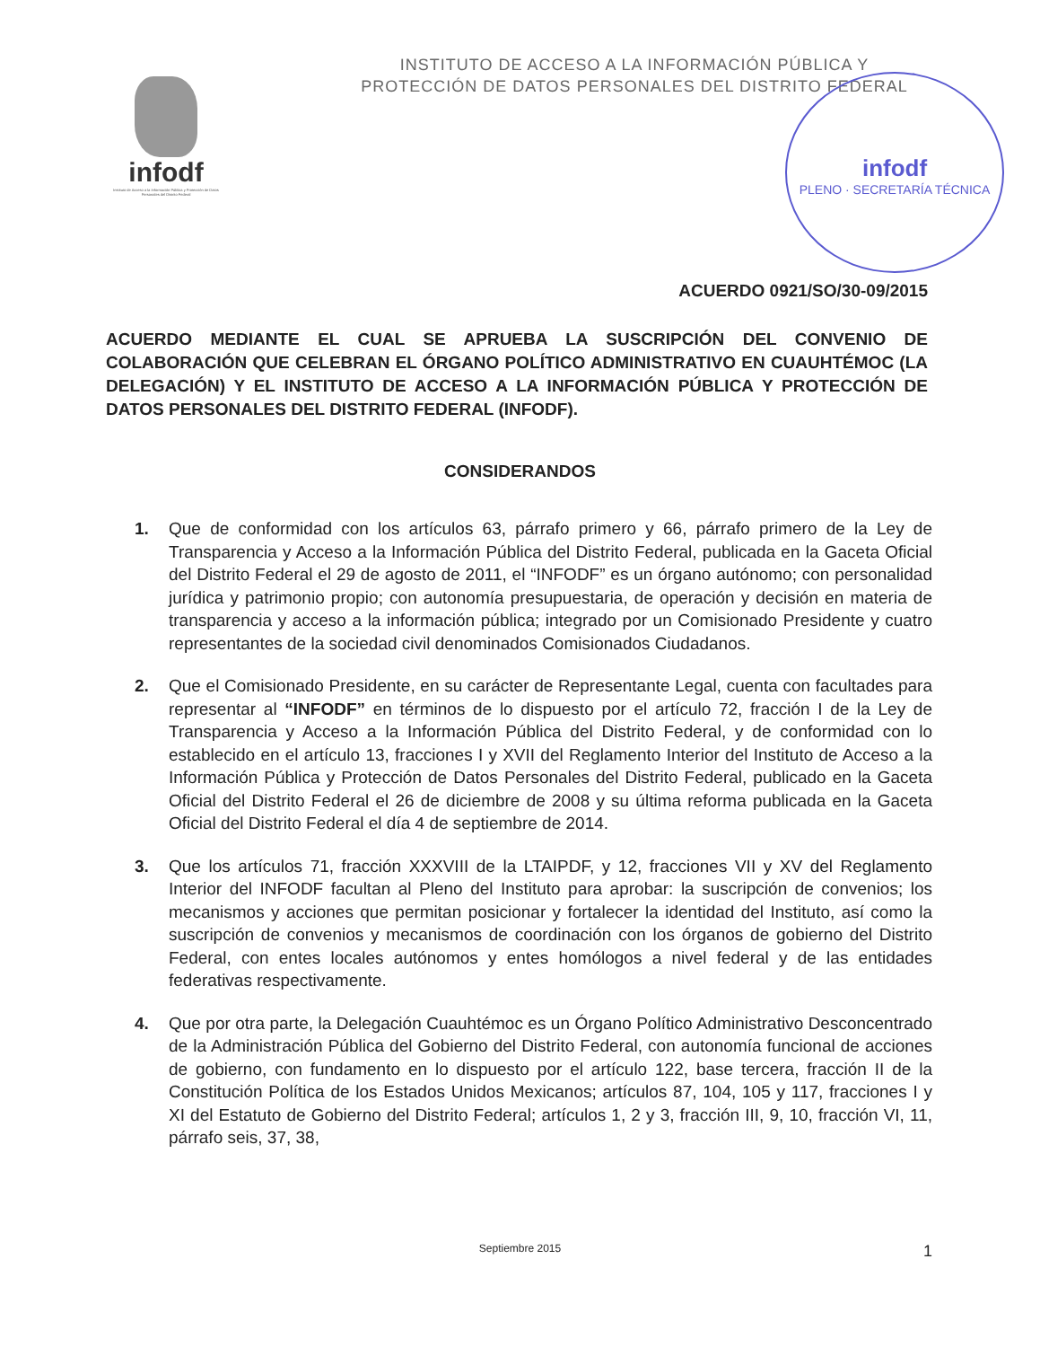infodf
Instituto de Acceso a la Información Pública y Protección de Datos Personales del Distrito Federal
infodf
PLENO · SECRETARÍA TÉCNICA
INSTITUTO DE ACCESO A LA INFORMACIÓN PÚBLICA Y PROTECCIÓN DE DATOS PERSONALES DEL DISTRITO FEDERAL
ACUERDO 0921/SO/30-09/2015
ACUERDO MEDIANTE EL CUAL SE APRUEBA LA SUSCRIPCIÓN DEL CONVENIO DE COLABORACIÓN QUE CELEBRAN EL ÓRGANO POLÍTICO ADMINISTRATIVO EN CUAUHTÉMOC (LA DELEGACIÓN) Y EL INSTITUTO DE ACCESO A LA INFORMACIÓN PÚBLICA Y PROTECCIÓN DE DATOS PERSONALES DEL DISTRITO FEDERAL (INFODF).
CONSIDERANDOS
1. Que de conformidad con los artículos 63, párrafo primero y 66, párrafo primero de la Ley de Transparencia y Acceso a la Información Pública del Distrito Federal, publicada en la Gaceta Oficial del Distrito Federal el 29 de agosto de 2011, el “INFODF” es un órgano autónomo; con personalidad jurídica y patrimonio propio; con autonomía presupuestaria, de operación y decisión en materia de transparencia y acceso a la información pública; integrado por un Comisionado Presidente y cuatro representantes de la sociedad civil denominados Comisionados Ciudadanos.
2. Que el Comisionado Presidente, en su carácter de Representante Legal, cuenta con facultades para representar al “INFODF” en términos de lo dispuesto por el artículo 72, fracción I de la Ley de Transparencia y Acceso a la Información Pública del Distrito Federal, y de conformidad con lo establecido en el artículo 13, fracciones I y XVII del Reglamento Interior del Instituto de Acceso a la Información Pública y Protección de Datos Personales del Distrito Federal, publicado en la Gaceta Oficial del Distrito Federal el 26 de diciembre de 2008 y su última reforma publicada en la Gaceta Oficial del Distrito Federal el día 4 de septiembre de 2014.
3. Que los artículos 71, fracción XXXVIII de la LTAIPDF, y 12, fracciones VII y XV del Reglamento Interior del INFODF facultan al Pleno del Instituto para aprobar: la suscripción de convenios; los mecanismos y acciones que permitan posicionar y fortalecer la identidad del Instituto, así como la suscripción de convenios y mecanismos de coordinación con los órganos de gobierno del Distrito Federal, con entes locales autónomos y entes homólogos a nivel federal y de las entidades federativas respectivamente.
4. Que por otra parte, la Delegación Cuauhtémoc es un Órgano Político Administrativo Desconcentrado de la Administración Pública del Gobierno del Distrito Federal, con autonomía funcional de acciones de gobierno, con fundamento en lo dispuesto por el artículo 122, base tercera, fracción II de la Constitución Política de los Estados Unidos Mexicanos; artículos 87, 104, 105 y 117, fracciones I y XI del Estatuto de Gobierno del Distrito Federal; artículos 1, 2 y 3, fracción III, 9, 10, fracción VI, 11, párrafo seis, 37, 38,
Septiembre 2015
1